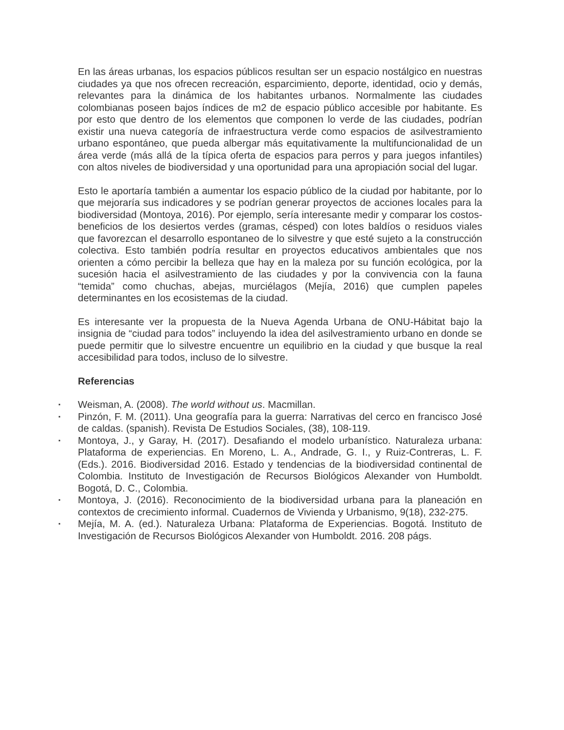En las áreas urbanas, los espacios públicos resultan ser un espacio nostálgico en nuestras ciudades ya que nos ofrecen recreación, esparcimiento, deporte, identidad, ocio y demás, relevantes para la dinámica de los habitantes urbanos. Normalmente las ciudades colombianas poseen bajos índices de m2 de espacio público accesible por habitante. Es por esto que dentro de los elementos que componen lo verde de las ciudades, podrían existir una nueva categoría de infraestructura verde como espacios de asilvestramiento urbano espontáneo, que pueda albergar más equitativamente la multifuncionalidad de un área verde (más allá de la típica oferta de espacios para perros y para juegos infantiles) con altos niveles de biodiversidad y una oportunidad para una apropiación social del lugar.
Esto le aportaría también a aumentar los espacio público de la ciudad por habitante, por lo que mejoraría sus indicadores y se podrían generar proyectos de acciones locales para la biodiversidad (Montoya, 2016). Por ejemplo, sería interesante medir y comparar los costos-beneficios de los desiertos verdes (gramas, césped) con lotes baldíos o residuos viales que favorezcan el desarrollo espontaneo de lo silvestre y que esté sujeto a la construcción colectiva. Esto también podría resultar en proyectos educativos ambientales que nos orienten a cómo percibir la belleza que hay en la maleza por su función ecológica, por la sucesión hacia el asilvestramiento de las ciudades y por la convivencia con la fauna “temida” como chuchas, abejas, murciélagos (Mejía, 2016) que cumplen papeles determinantes en los ecosistemas de la ciudad.
Es interesante ver la propuesta de la Nueva Agenda Urbana de ONU-Hábitat bajo la insignia de “ciudad para todos” incluyendo la idea del asilvestramiento urbano en donde se puede permitir que lo silvestre encuentre un equilibrio en la ciudad y que busque la real accesibilidad para todos, incluso de lo silvestre.
Referencias
▪ Weisman, A. (2008). The world without us. Macmillan.
▪ Pinzón, F. M. (2011). Una geografía para la guerra: Narrativas del cerco en francisco José de caldas. (spanish). Revista De Estudios Sociales, (38), 108-119.
▪ Montoya, J., y Garay, H. (2017). Desafiando el modelo urbanístico. Naturaleza urbana: Plataforma de experiencias. En Moreno, L. A., Andrade, G. I., y Ruiz-Contreras, L. F. (Eds.). 2016. Biodiversidad 2016. Estado y tendencias de la biodiversidad continental de Colombia. Instituto de Investigación de Recursos Biológicos Alexander von Humboldt. Bogotá, D. C., Colombia.
▪ Montoya, J. (2016). Reconocimiento de la biodiversidad urbana para la planeación en contextos de crecimiento informal. Cuadernos de Vivienda y Urbanismo, 9(18), 232-275.
▪ Mejía, M. A. (ed.). Naturaleza Urbana: Plataforma de Experiencias. Bogotá. Instituto de Investigación de Recursos Biológicos Alexander von Humboldt. 2016. 208 págs.